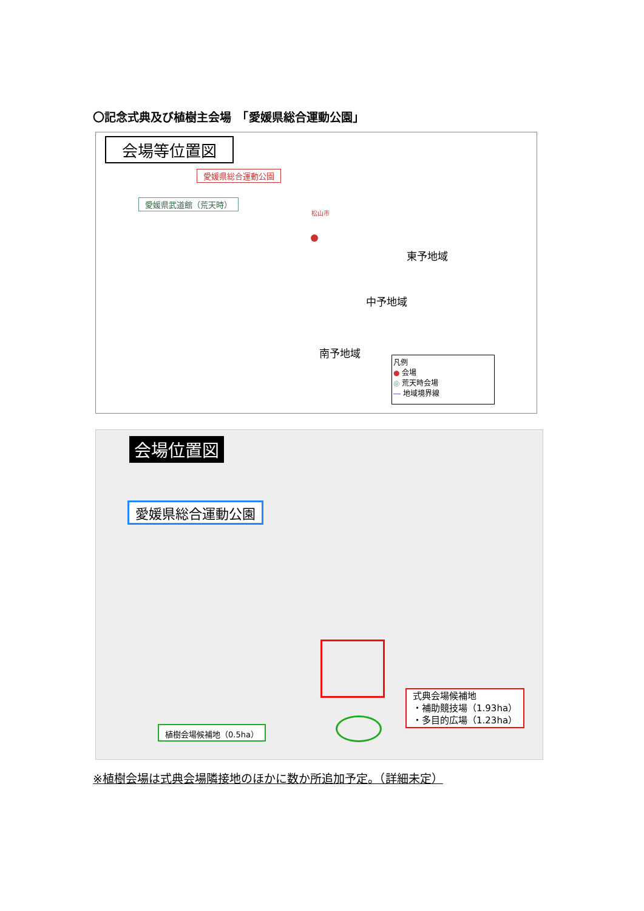〇記念式典及び植樹主会場　「愛媛県総合運動公園」
会場等位置図
愛媛県総合運動公園
愛媛県武道館（荒天時）
松山市
東予地域
中予地域
南予地域
凡例
● 会場
◎ 荒天時会場
― 地域境界線
会場位置図
愛媛県総合運動公園
式典会場候補地
・補助競技場（1.93ha）
・多目的広場（1.23ha）
植樹会場候補地（0.5ha）
※植樹会場は式典会場隣接地のほかに数か所追加予定。（詳細未定）